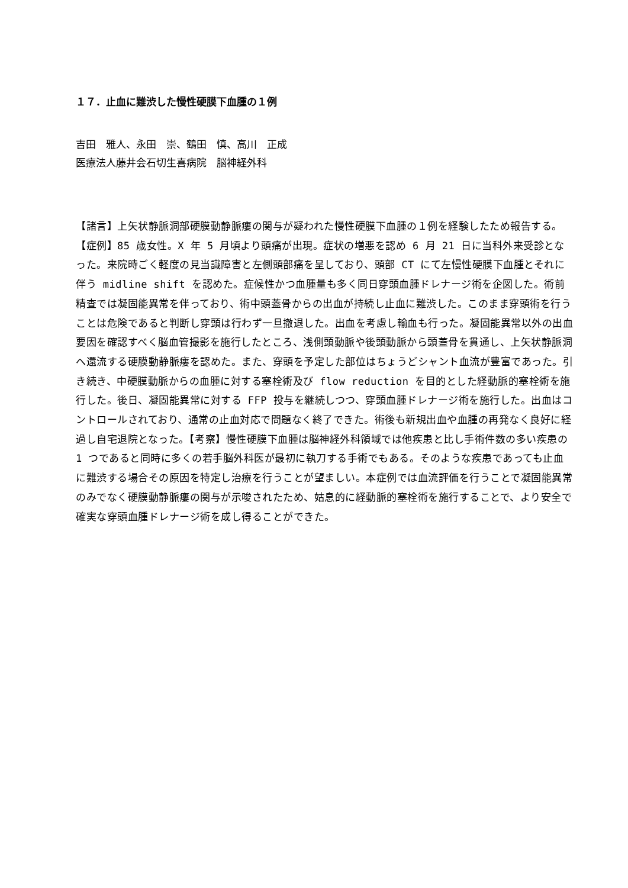１７．止血に難渋した慢性硬膜下血腫の１例
吉田　雅人、永田　崇、鶴田　慎、高川　正成
医療法人藤井会石切生喜病院　脳神経外科
【諸言】上矢状静脈洞部硬膜動静脈瘻の関与が疑われた慢性硬膜下血腫の１例を経験したため報告する。【症例】85 歳女性。X 年 5 月頃より頭痛が出現。症状の増悪を認め 6 月 21 日に当科外来受診となった。来院時ごく軽度の見当識障害と左側頭部痛を呈しており、頭部 CT にて左慢性硬膜下血腫とそれに伴う midline shift を認めた。症候性かつ血腫量も多く同日穿頭血腫ドレナージ術を企図した。術前精査では凝固能異常を伴っており、術中頭蓋骨からの出血が持続し止血に難渋した。このまま穿頭術を行うことは危険であると判断し穿頭は行わず一旦撤退した。出血を考慮し輸血も行った。凝固能異常以外の出血要因を確認すべく脳血管撮影を施行したところ、浅側頭動脈や後頭動脈から頭蓋骨を貫通し、上矢状静脈洞へ還流する硬膜動静脈瘻を認めた。また、穿頭を予定した部位はちょうどシャント血流が豊富であった。引き続き、中硬膜動脈からの血腫に対する塞栓術及び flow reduction を目的とした経動脈的塞栓術を施行した。後日、凝固能異常に対する FFP 投与を継続しつつ、穿頭血腫ドレナージ術を施行した。出血はコントロールされており、通常の止血対応で問題なく終了できた。術後も新規出血や血腫の再発なく良好に経過し自宅退院となった。【考察】慢性硬膜下血腫は脳神経外科領域では他疾患と比し手術件数の多い疾患の 1 つであると同時に多くの若手脳外科医が最初に執刀する手術でもある。そのような疾患であっても止血に難渋する場合その原因を特定し治療を行うことが望ましい。本症例では血流評価を行うことで凝固能異常のみでなく硬膜動静脈瘻の関与が示唆されたため、姑息的に経動脈的塞栓術を施行することで、より安全で確実な穿頭血腫ドレナージ術を成し得ることができた。